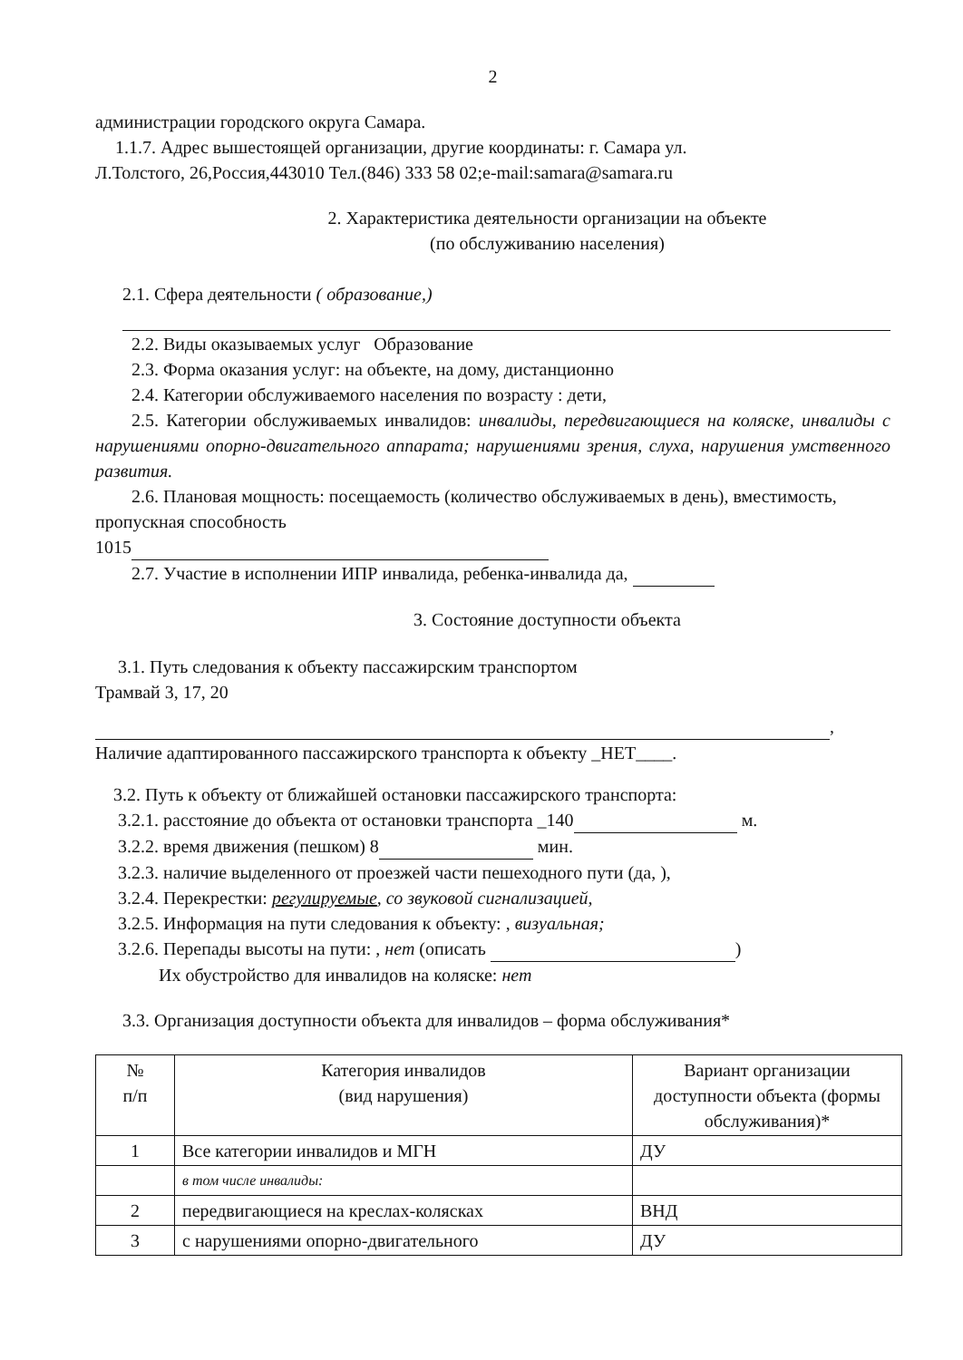2
администрации городского округа Самара.
1.1.7. Адрес вышестоящей организации, другие координаты: г. Самара ул.
Л.Толстого, 26,Россия,443010 Тел.(846) 333 58 02;e-mail:samara@samara.ru
2. Характеристика деятельности организации на объекте
(по обслуживанию населения)
2.1. Сфера деятельности ( образование,)
2.2. Виды оказываемых услуг Образование
2.3. Форма оказания услуг: на объекте, на дому, дистанционно
2.4. Категории обслуживаемого населения по возрасту : дети,
2.5. Категории обслуживаемых инвалидов: инвалиды, передвигающиеся на коляске, инвалиды с нарушениями опорно-двигательного аппарата; нарушениями зрения, слуха, нарушения умственного развития.
2.6. Плановая мощность: посещаемость (количество обслуживаемых в день), вместимость, пропускная способность
1015
2.7. Участие в исполнении ИПР инвалида, ребенка-инвалида да,
3. Состояние доступности объекта
3.1. Путь следования к объекту пассажирским транспортом
Трамвай 3, 17, 20
,
Наличие адаптированного пассажирского транспорта к объекту _НЕТ____.
3.2. Путь к объекту от ближайшей остановки пассажирского транспорта:
3.2.1. расстояние до объекта от остановки транспорта _140 м.
3.2.2. время движения (пешком) 8 мин.
3.2.3. наличие выделенного от проезжей части пешеходного пути (да, ),
3.2.4. Перекрестки: регулируемые, со звуковой сигнализацией,
3.2.5. Информация на пути следования к объекту: , визуальная;
3.2.6. Перепады высоты на пути: , нет (описать )
Их обустройство для инвалидов на коляске: нет
3.3. Организация доступности объекта для инвалидов – форма обслуживания*
| № п/п | Категория инвалидов (вид нарушения) | Вариант организации доступности объекта (формы обслуживания)* |
| --- | --- | --- |
| 1 | Все категории инвалидов и МГН | ДУ |
| | в том числе инвалиды: | |
| 2 | передвигающиеся на креслах-колясках | ВНД |
| 3 | с нарушениями опорно-двигательного | ДУ |